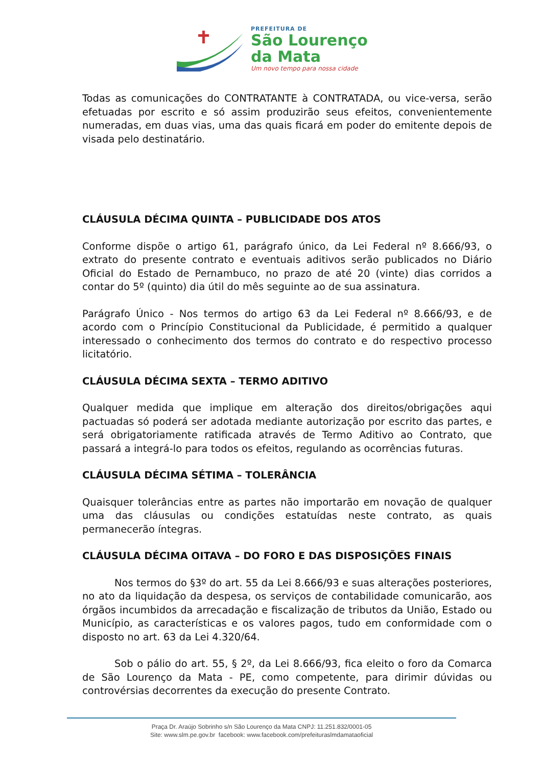PREFEITURA DE
São Lourenço
da Mata
Um novo tempo para nossa cidade
Todas as comunicações do CONTRATANTE à CONTRATADA, ou vice-versa, serão efetuadas por escrito e só assim produzirão seus efeitos, convenientemente numeradas, em duas vias, uma das quais ficará em poder do emitente depois de visada pelo destinatário.
CLÁUSULA DÉCIMA QUINTA – PUBLICIDADE DOS ATOS
Conforme dispõe o artigo 61, parágrafo único, da Lei Federal nº 8.666/93, o extrato do presente contrato e eventuais aditivos serão publicados no Diário Oficial do Estado de Pernambuco, no prazo de até 20 (vinte) dias corridos a contar do 5º (quinto) dia útil do mês seguinte ao de sua assinatura.
Parágrafo Único - Nos termos do artigo 63 da Lei Federal nº 8.666/93, e de acordo com o Princípio Constitucional da Publicidade, é permitido a qualquer interessado o conhecimento dos termos do contrato e do respectivo processo licitatório.
CLÁUSULA DÉCIMA SEXTA – TERMO ADITIVO
Qualquer medida que implique em alteração dos direitos/obrigações aqui pactuadas só poderá ser adotada mediante autorização por escrito das partes, e será obrigatoriamente ratificada através de Termo Aditivo ao Contrato, que passará a integrá-lo para todos os efeitos, regulando as ocorrências futuras.
CLÁUSULA DÉCIMA SÉTIMA – TOLERÂNCIA
Quaisquer tolerâncias entre as partes não importarão em novação de qualquer uma das cláusulas ou condições estatuídas neste contrato, as quais permanecerão íntegras.
CLÁUSULA DÉCIMA OITAVA – DO FORO E DAS DISPOSIÇÕES FINAIS
Nos termos do §3º do art. 55 da Lei 8.666/93 e suas alterações posteriores, no ato da liquidação da despesa, os serviços de contabilidade comunicarão, aos órgãos incumbidos da arrecadação e fiscalização de tributos da União, Estado ou Município, as características e os valores pagos, tudo em conformidade com o disposto no art. 63 da Lei 4.320/64.
Sob o pálio do art. 55, § 2º, da Lei 8.666/93, fica eleito o foro da Comarca de São Lourenço da Mata - PE, como competente, para dirimir dúvidas ou controvérsias decorrentes da execução do presente Contrato.
Praça Dr. Araújo Sobrinho s/n São Lourenço da Mata CNPJ: 11.251.832/0001-05
Site: www.slm.pe.gov.br facebook: www.facebook.com/prefeituraslmdamataoficial